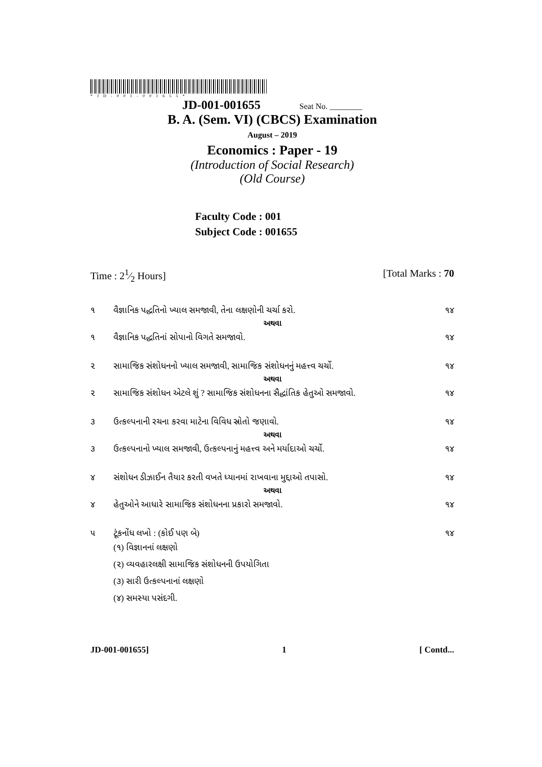*JD-001-001655*
JD-001-001655 Seat No. ________
B. A. (Sem. VI) (CBCS) Examination
August – 2019
Economics : Paper - 19
(Introduction of Social Research)
(Old Course)
Faculty Code : 001
Subject Code : 001655
Time : 21⁄2 Hours] [Total Marks : 70
૧ વૈજ્ઞાનિક પદ્ધતિનો ખ્યાલ સમજાવી, તેના લક્ષણોની ચર્ચા કરો. ૧૪
અથવા
૧ વૈજ્ઞાનિક પદ્ધતિનાં સોપાનો વિગતે સમજાવો. ૧૪
૨ સામાજિક સંશોધનનો ખ્યાલ સમજાવી, સામાજિક સંશોધનનું મહત્ત્વ ચર્ચો. ૧૪
અથવા
૨ સામાજિક સંશોધન એટલે શું ? સામાજિક સંશોધનના સૈદ્ધાંતિક હેતુઓ સમજાવો. ૧૪
૩ ઉત્કલ્પનાની રચના કરવા માટેના વિવિધ સ્રોતો જણાવો. ૧૪
અથવા
૩ ઉત્કલ્પનાનો ખ્યાલ સમજાવી, ઉત્કલ્પનાનું મહત્ત્વ અને મર્યાદાઓ ચર્ચો. ૧૪
૪ સંશોધન ડીઝાઈન તૈયાર કરતી વખતે ધ્યાનમાં રાખવાના મુદ્દાઓ તપાસો. ૧૪
અથવા
૪ હેતુઓને આધારે સામાજિક સંશોધનના પ્રકારો સમજાવો. ૧૪
૫ ટૂંકનોંધ લખો : (કોઈ પણ બે) ૧૪
(૧) વિજ્ઞાનનાં લક્ષણો
(૨) વ્યવહારલક્ષી સામાજિક સંશોધનની ઉપયોગિતા
(૩) સારી ઉત્કલ્પનાનાં લક્ષણો
(૪) સમસ્યા પસંદગી.
JD-001-001655] 1 [ Contd...